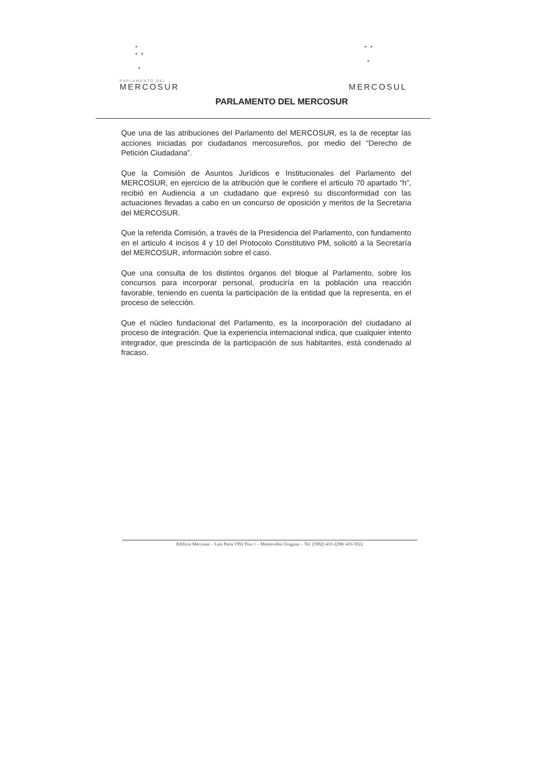+
+ +
+
PARLAMENTO DEL
MERCOSUR
+ +
+
MERCOSUL
PARLAMENTO DEL MERCOSUR
Que una de las atribuciones del Parlamento del MERCOSUR, es la de receptar las acciones iniciadas por ciudadanos mercosureños, por medio del “Derecho de Petición Ciudadana”.
Que la Comisión de Asuntos Jurídicos e Institucionales del Parlamento del MERCOSUR, en ejercicio de la atribución que le confiere el articulo 70 apartado “h”, recibió en Audiencia a un ciudadano que expresó su disconformidad con las actuaciones llevadas a cabo en un concurso de oposición y meritos de la Secretaria del MERCOSUR.
Que la referida Comisión, a través de la Presidencia del Parlamento, con fundamento en el articulo 4 incisos 4 y 10 del Protocolo Constitutivo PM, solicitó a la Secretaría del MERCOSUR, información sobre el caso.
Que una consulta de los distintos órganos del bloque al Parlamento, sobre los concursos para incorporar personal, produciría en la población una reacción favorable, teniendo en cuenta la participación de la entidad que la representa, en el proceso de selección.
Que el núcleo fundacional del Parlamento, es la incorporación del ciudadano al proceso de integración. Que la experiencia internacional indica, que cualquier intento integrador, que prescinda de la participación de sus habitantes, está condenado al fracaso.
Edificio Mercosur – Luis Piera 1992 Piso 1 – Montevideo Uruguay – Tel. (5982) 410-2298/ 410-5922